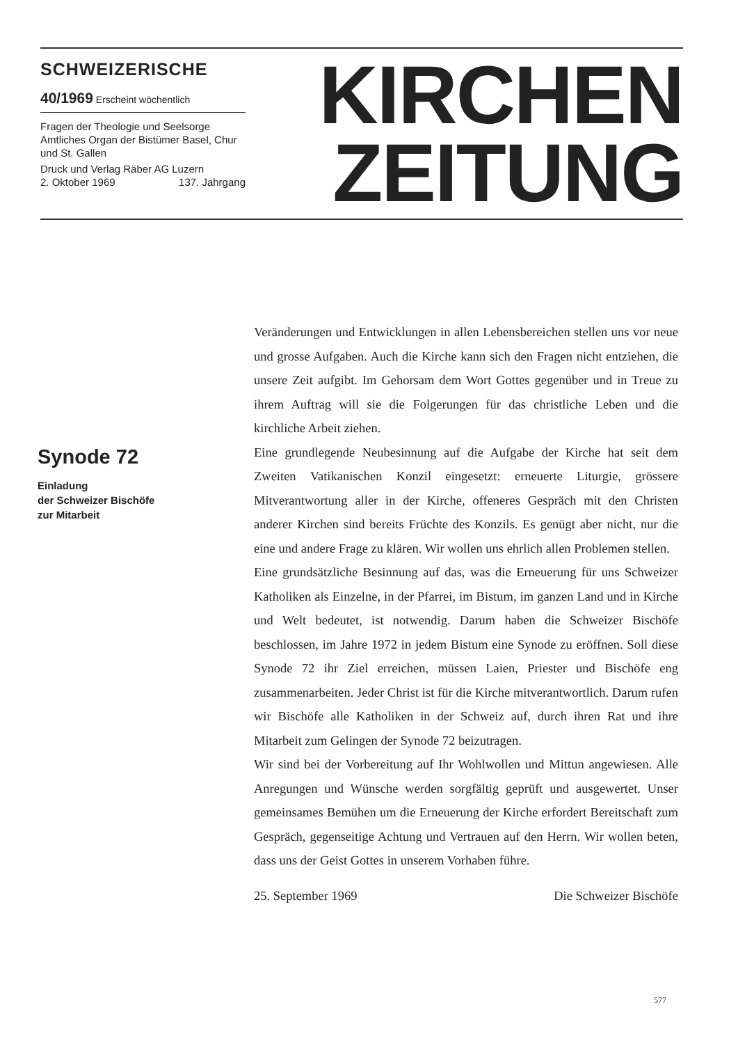SCHWEIZERISCHE
40/1969 Erscheint wöchentlich
Fragen der Theologie und Seelsorge
Amtliches Organ der Bistümer Basel, Chur und St. Gallen
Druck und Verlag Räber AG Luzern
2. Oktober 1969 137. Jahrgang
KIRCHEN
ZEITUNG
Synode 72
Einladung
der Schweizer Bischöfe
zur Mitarbeit
Veränderungen und Entwicklungen in allen Lebensbereichen stellen uns vor neue und grosse Aufgaben. Auch die Kirche kann sich den Fragen nicht entziehen, die unsere Zeit aufgibt. Im Gehorsam dem Wort Gottes gegenüber und in Treue zu ihrem Auftrag will sie die Folgerungen für das christliche Leben und die kirchliche Arbeit ziehen.
Eine grundlegende Neubesinnung auf die Aufgabe der Kirche hat seit dem Zweiten Vatikanischen Konzil eingesetzt: erneuerte Liturgie, grössere Mitverantwortung aller in der Kirche, offeneres Gespräch mit den Christen anderer Kirchen sind bereits Früchte des Konzils. Es genügt aber nicht, nur die eine und andere Frage zu klären. Wir wollen uns ehrlich allen Problemen stellen.
Eine grundsätzliche Besinnung auf das, was die Erneuerung für uns Schweizer Katholiken als Einzelne, in der Pfarrei, im Bistum, im ganzen Land und in Kirche und Welt bedeutet, ist notwendig. Darum haben die Schweizer Bischöfe beschlossen, im Jahre 1972 in jedem Bistum eine Synode zu eröffnen. Soll diese Synode 72 ihr Ziel erreichen, müssen Laien, Priester und Bischöfe eng zusammenarbeiten. Jeder Christ ist für die Kirche mitverantwortlich. Darum rufen wir Bischöfe alle Katholiken in der Schweiz auf, durch ihren Rat und ihre Mitarbeit zum Gelingen der Synode 72 beizutragen.
Wir sind bei der Vorbereitung auf Ihr Wohlwollen und Mittun angewiesen. Alle Anregungen und Wünsche werden sorgfältig geprüft und ausgewertet. Unser gemeinsames Bemühen um die Erneuerung der Kirche erfordert Bereitschaft zum Gespräch, gegenseitige Achtung und Vertrauen auf den Herrn. Wir wollen beten, dass uns der Geist Gottes in unserem Vorhaben führe.
25. September 1969 Die Schweizer Bischöfe
577